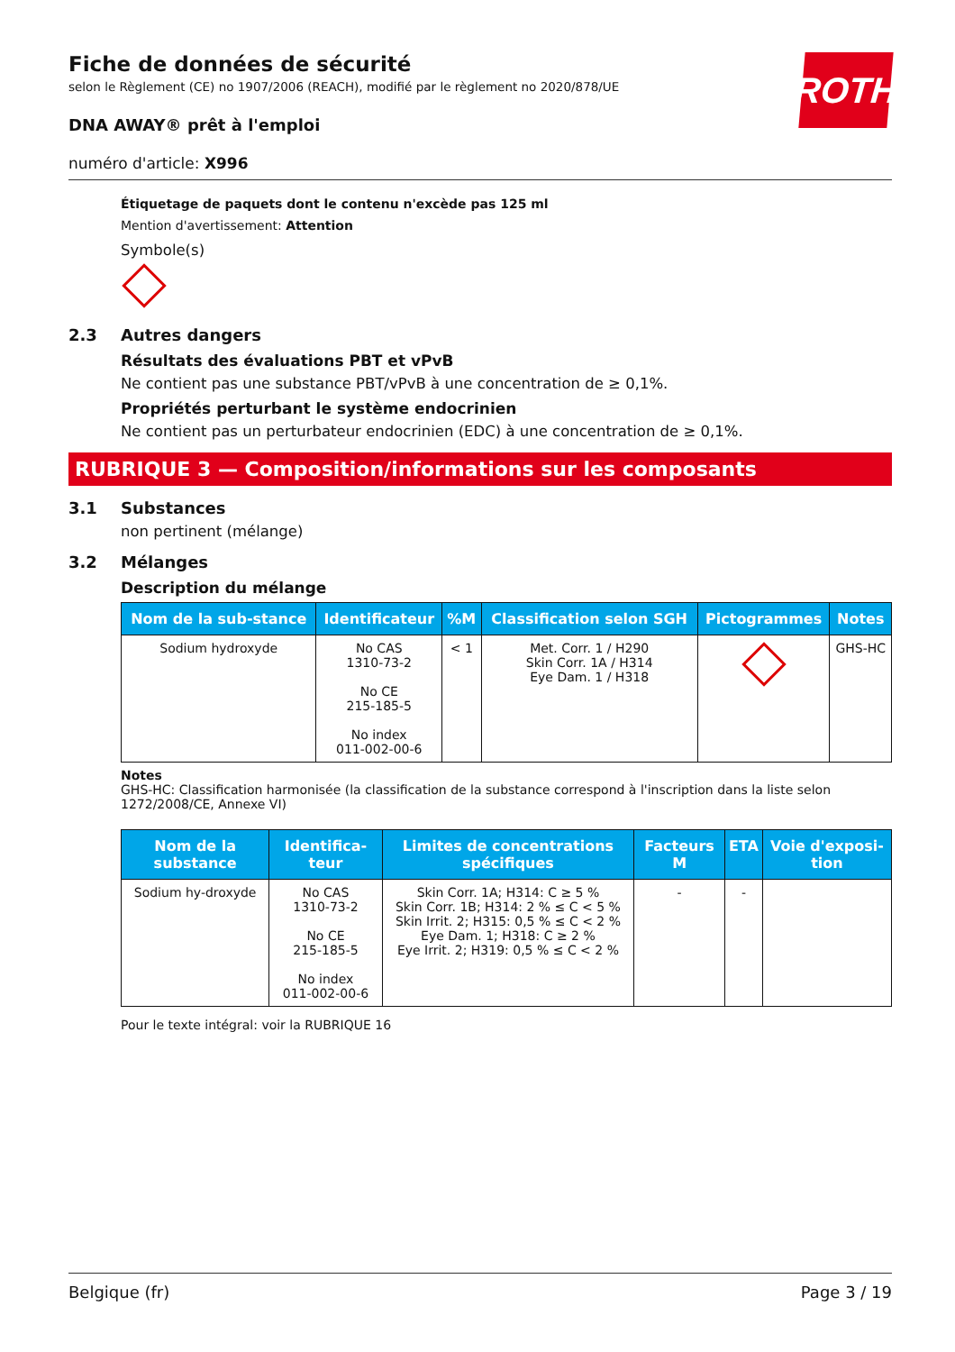ROTH
Fiche de données de sécurité
selon le Règlement (CE) no 1907/2006 (REACH), modifié par le règlement no 2020/878/UE
DNA AWAY® prêt à l'emploi
numéro d'article: X996
Étiquetage de paquets dont le contenu n'excède pas 125 ml
Mention d'avertissement: Attention
Symbole(s)
2.3 Autres dangers
Résultats des évaluations PBT et vPvB
Ne contient pas une substance PBT/vPvB à une concentration de ≥ 0,1%.
Propriétés perturbant le système endocrinien
Ne contient pas un perturbateur endocrinien (EDC) à une concentration de ≥ 0,1%.
RUBRIQUE 3 — Composition/informations sur les composants
3.1 Substances
non pertinent (mélange)
3.2 Mélanges
Description du mélange
| Nom de la sub-stance | Identificateur | %M | Classification selon SGH | Pictogrammes | Notes |
| --- | --- | --- | --- | --- | --- |
| Sodium hydroxyde | No CAS 1310-73-2 No CE 215-185-5 No index 011-002-00-6 | < 1 | Met. Corr. 1 / H290 Skin Corr. 1A / H314 Eye Dam. 1 / H318 | | GHS-HC |
Notes
GHS-HC: Classification harmonisée (la classification de la substance correspond à l'inscription dans la liste selon 1272/2008/CE, Annexe VI)
| Nom de la substance | Identifica-teur | Limites de concentrations spécifiques | Facteurs M | ETA | Voie d'exposi-tion |
| --- | --- | --- | --- | --- | --- |
| Sodium hy-droxyde | No CAS 1310-73-2 No CE 215-185-5 No index 011-002-00-6 | Skin Corr. 1A; H314: C ≥ 5 % Skin Corr. 1B; H314: 2 % ≤ C < 5 % Skin Irrit. 2; H315: 0,5 % ≤ C < 2 % Eye Dam. 1; H318: C ≥ 2 % Eye Irrit. 2; H319: 0,5 % ≤ C < 2 % | - | - | |
Pour le texte intégral: voir la RUBRIQUE 16
Belgique (fr) Page 3 / 19